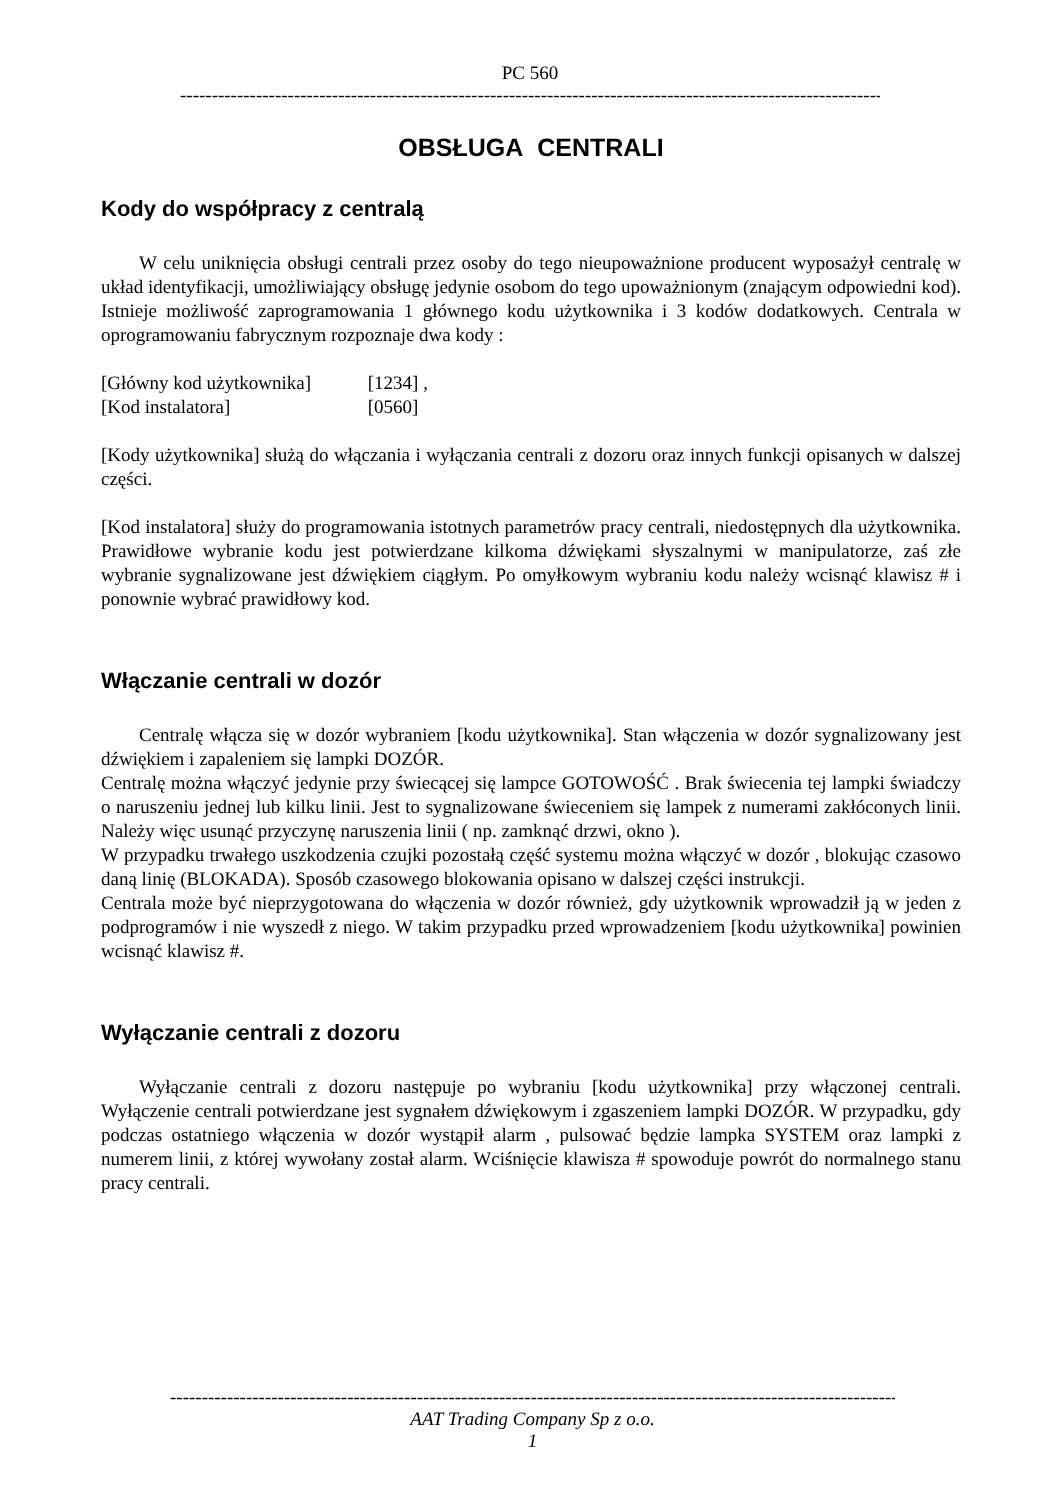PC 560
------------------------------------------------------------------------------------------------------------------------
OBSŁUGA CENTRALI
Kody do współpracy z centralą
W celu uniknięcia obsługi centrali przez osoby do tego nieupoważnione producent wyposażył centralę w układ identyfikacji, umożliwiający obsługę jedynie osobom do tego upoważnionym (znającym odpowiedni kod). Istnieje możliwość zaprogramowania 1 głównego kodu użytkownika i 3 kodów dodatkowych. Centrala w oprogramowaniu fabrycznym rozpoznaje dwa kody :
[Główny kod użytkownika] [1234] ,
[Kod instalatora] [0560]
[Kody użytkownika] służą do włączania i wyłączania centrali z dozoru oraz innych funkcji opisanych w dalszej części.
[Kod instalatora] służy do programowania istotnych parametrów pracy centrali, niedostępnych dla użytkownika. Prawidłowe wybranie kodu jest potwierdzane kilkoma dźwiękami słyszalnymi w manipulatorze, zaś złe wybranie sygnalizowane jest dźwiękiem ciągłym. Po omyłkowym wybraniu kodu należy wcisnąć klawisz # i ponownie wybrać prawidłowy kod.
Włączanie centrali w dozór
Centralę włącza się w dozór wybraniem [kodu użytkownika]. Stan włączenia w dozór sygnalizowany jest dźwiękiem i zapaleniem się lampki DOZÓR.
Centralę można włączyć jedynie przy świecącej się lampce GOTOWOŚĆ . Brak świecenia tej lampki świadczy o naruszeniu jednej lub kilku linii. Jest to sygnalizowane świeceniem się lampek z numerami zakłóconych linii. Należy więc usunąć przyczynę naruszenia linii ( np. zamknąć drzwi, okno ).
W przypadku trwałego uszkodzenia czujki pozostałą część systemu można włączyć w dozór , blokując czasowo daną linię (BLOKADA). Sposób czasowego blokowania opisano w dalszej części instrukcji.
Centrala może być nieprzygotowana do włączenia w dozór również, gdy użytkownik wprowadził ją w jeden z podprogramów i nie wyszedł z niego. W takim przypadku przed wprowadzeniem [kodu użytkownika] powinien wcisnąć klawisz #.
Wyłączanie centrali z dozoru
Wyłączanie centrali z dozoru następuje po wybraniu [kodu użytkownika] przy włączonej centrali. Wyłączenie centrali potwierdzane jest sygnałem dźwiękowym i zgaszeniem lampki DOZÓR. W przypadku, gdy podczas ostatniego włączenia w dozór wystąpił alarm , pulsować będzie lampka SYSTEM oraz lampki z numerem linii, z której wywołany został alarm. Wciśnięcie klawisza # spowoduje powrót do normalnego stanu pracy centrali.
------------------------------------------------------------------------------------------------------------------------
AAT Trading Company Sp z o.o.
1